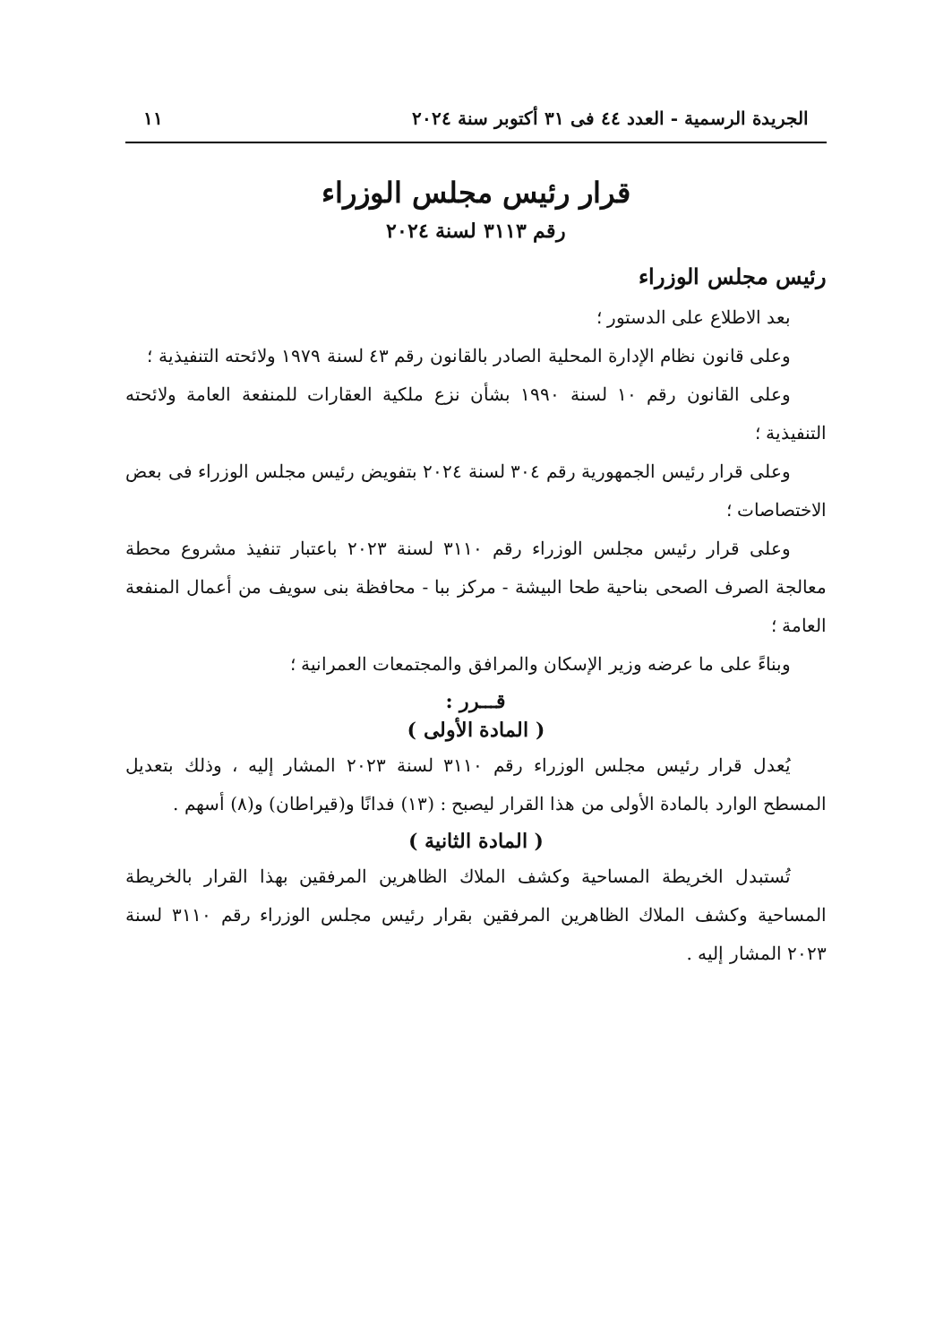الجريدة الرسمية - العدد ٤٤ فى ٣١ أكتوبر سنة ٢٠٢٤ ١١
قرار رئيس مجلس الوزراء
رقم ٣١١٣ لسنة ٢٠٢٤
رئيس مجلس الوزراء
بعد الاطلاع على الدستور ؛
وعلى قانون نظام الإدارة المحلية الصادر بالقانون رقم ٤٣ لسنة ١٩٧٩ ولائحته التنفيذية ؛
وعلى القانون رقم ١٠ لسنة ١٩٩٠ بشأن نزع ملكية العقارات للمنفعة العامة ولائحته التنفيذية ؛
وعلى قرار رئيس الجمهورية رقم ٣٠٤ لسنة ٢٠٢٤ بتفويض رئيس مجلس الوزراء فى بعض الاختصاصات ؛
وعلى قرار رئيس مجلس الوزراء رقم ٣١١٠ لسنة ٢٠٢٣ باعتبار تنفيذ مشروع محطة معالجة الصرف الصحى بناحية طحا البيشة - مركز ببا - محافظة بنى سويف من أعمال المنفعة العامة ؛
وبناءً على ما عرضه وزير الإسكان والمرافق والمجتمعات العمرانية ؛
قـــرر :
( المادة الأولى )
يُعدل قرار رئيس مجلس الوزراء رقم ٣١١٠ لسنة ٢٠٢٣ المشار إليه ، وذلك بتعديل المسطح الوارد بالمادة الأولى من هذا القرار ليصبح : (١٣) فدانًا و(قيراطان) و(٨) أسهم .
( المادة الثانية )
تُستبدل الخريطة المساحية وكشف الملاك الظاهرين المرفقين بهذا القرار بالخريطة المساحية وكشف الملاك الظاهرين المرفقين بقرار رئيس مجلس الوزراء رقم ٣١١٠ لسنة ٢٠٢٣ المشار إليه .